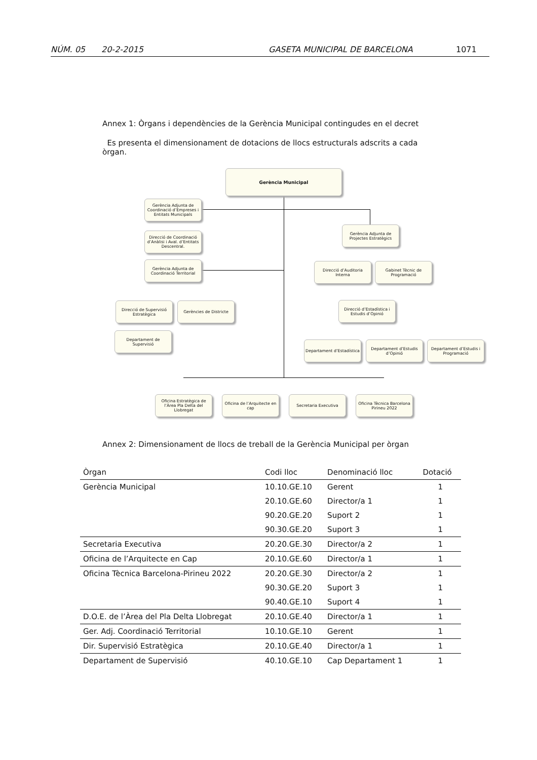NÚM. 05 20-2-2015 GASETA MUNICIPAL DE BARCELONA 1071
Annex 1: Òrgans i dependències de la Gerència Municipal contingudes en el decret
Es presenta el dimensionament de dotacions de llocs estructurals adscrits a cada òrgan.
Gerència Municipal
Gerència Adjunta de Coordinació d’Empreses i Entitats Municipals
Direcció de Coordinació d’Anàlisi i Aval. d’Entitats Descentral.
Gerència Adjunta de Coordinació Territorial
Direcció de Supervisió Estratègica
Gerències de Districte
Departament de Supervisió
Gerència Adjunta de Projectes Estratègics
Direcció d’Auditoria Interna
Gabinet Tècnic de Programació
Direcció d’Estadística i Estudis d’Opinió
Departament d’Estadística
Departament d’Estudis d’Opinió
Departament d’Estudis i Programació
Oficina Estratègica de l’Àrea Pla Delta del Llobregat
Oficina de l’Arquitecte en cap
Secretaria Executiva
Oficina Tècnica Barcelona Pirineu 2022
Annex 2: Dimensionament de llocs de treball de la Gerència Municipal per òrgan
| Òrgan | Codi lloc | Denominació lloc | Dotació |
| --- | --- | --- | --- |
| Gerència Municipal | 10.10.GE.10 | Gerent | 1 |
| | 20.10.GE.60 | Director/a 1 | 1 |
| | 90.20.GE.20 | Suport 2 | 1 |
| | 90.30.GE.20 | Suport 3 | 1 |
| Secretaria Executiva | 20.20.GE.30 | Director/a 2 | 1 |
| Oficina de l’Arquitecte en Cap | 20.10.GE.60 | Director/a 1 | 1 |
| Oficina Tècnica Barcelona-Pirineu 2022 | 20.20.GE.30 | Director/a 2 | 1 |
| | 90.30.GE.20 | Suport 3 | 1 |
| | 90.40.GE.10 | Suport 4 | 1 |
| D.O.E. de l’Àrea del Pla Delta Llobregat | 20.10.GE.40 | Director/a 1 | 1 |
| Ger. Adj. Coordinació Territorial | 10.10.GE.10 | Gerent | 1 |
| Dir. Supervisió Estratègica | 20.10.GE.40 | Director/a 1 | 1 |
| Departament de Supervisió | 40.10.GE.10 | Cap Departament 1 | 1 |